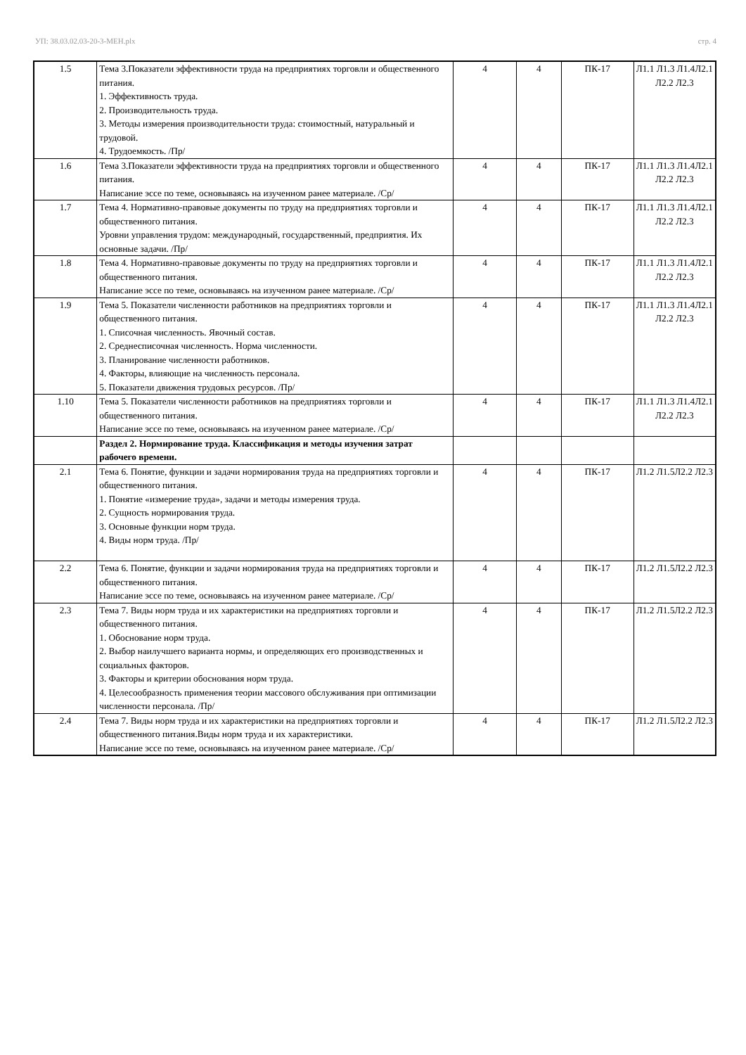УП: 38.03.02.03-20-3-МЕН.plx стр. 4
| 1.5 | Тема 3.Показатели эффективности труда на предприятиях торговли и общественного питания. 1. Эффективность труда. 2. Производительность труда. 3. Методы измерения производительности труда: стоимостный, натуральный и трудовой. 4. Трудоемкость. /Пр/ | 4 | 4 | ПК-17 | Л1.1 Л1.3 Л1.4Л2.1 Л2.2 Л2.3 |
| 1.6 | Тема 3.Показатели эффективности труда на предприятиях торговли и общественного питания. Написание эссе по теме, основываясь на изученном ранее материале. /Ср/ | 4 | 4 | ПК-17 | Л1.1 Л1.3 Л1.4Л2.1 Л2.2 Л2.3 |
| 1.7 | Тема 4. Нормативно-правовые документы по труду на предприятиях торговли и общественного питания. Уровни управления трудом: международный, государственный, предприятия. Их основные задачи. /Пр/ | 4 | 4 | ПК-17 | Л1.1 Л1.3 Л1.4Л2.1 Л2.2 Л2.3 |
| 1.8 | Тема 4. Нормативно-правовые документы по труду на предприятиях торговли и общественного питания. Написание эссе по теме, основываясь на изученном ранее материале. /Ср/ | 4 | 4 | ПК-17 | Л1.1 Л1.3 Л1.4Л2.1 Л2.2 Л2.3 |
| 1.9 | Тема 5. Показатели численности работников на предприятиях торговли и общественного питания. 1. Списочная численность. Явочный состав. 2. Среднесписочная численность. Норма численности. 3. Планирование численности работников. 4. Факторы, влияющие на численность персонала. 5. Показатели движения трудовых ресурсов. /Пр/ | 4 | 4 | ПК-17 | Л1.1 Л1.3 Л1.4Л2.1 Л2.2 Л2.3 |
| 1.10 | Тема 5. Показатели численности работников на предприятиях торговли и общественного питания. Написание эссе по теме, основываясь на изученном ранее материале. /Ср/ | 4 | 4 | ПК-17 | Л1.1 Л1.3 Л1.4Л2.1 Л2.2 Л2.3 |
| | Раздел 2. Нормирование труда. Классификация и методы изучения затрат рабочего времени. | | | | |
| 2.1 | Тема 6. Понятие, функции и задачи нормирования труда на предприятиях торговли и общественного питания. 1. Понятие «измерение труда», задачи и методы измерения труда. 2. Сущность нормирования труда. 3. Основные функции норм труда. 4. Виды норм труда. /Пр/ | 4 | 4 | ПК-17 | Л1.2 Л1.5Л2.2 Л2.3 |
| 2.2 | Тема 6. Понятие, функции и задачи нормирования труда на предприятиях торговли и общественного питания. Написание эссе по теме, основываясь на изученном ранее материале. /Ср/ | 4 | 4 | ПК-17 | Л1.2 Л1.5Л2.2 Л2.3 |
| 2.3 | Тема 7. Виды норм труда и их характеристики на предприятиях торговли и общественного питания. 1. Обоснование норм труда. 2. Выбор наилучшего варианта нормы, и определяющих его производственных и социальных факторов. 3. Факторы и критерии обоснования норм труда. 4. Целесообразность применения теории массового обслуживания при оптимизации численности персонала. /Пр/ | 4 | 4 | ПК-17 | Л1.2 Л1.5Л2.2 Л2.3 |
| 2.4 | Тема 7. Виды норм труда и их характеристики на предприятиях торговли и общественного питания.Виды норм труда и их характеристики. Написание эссе по теме, основываясь на изученном ранее материале. /Ср/ | 4 | 4 | ПК-17 | Л1.2 Л1.5Л2.2 Л2.3 |